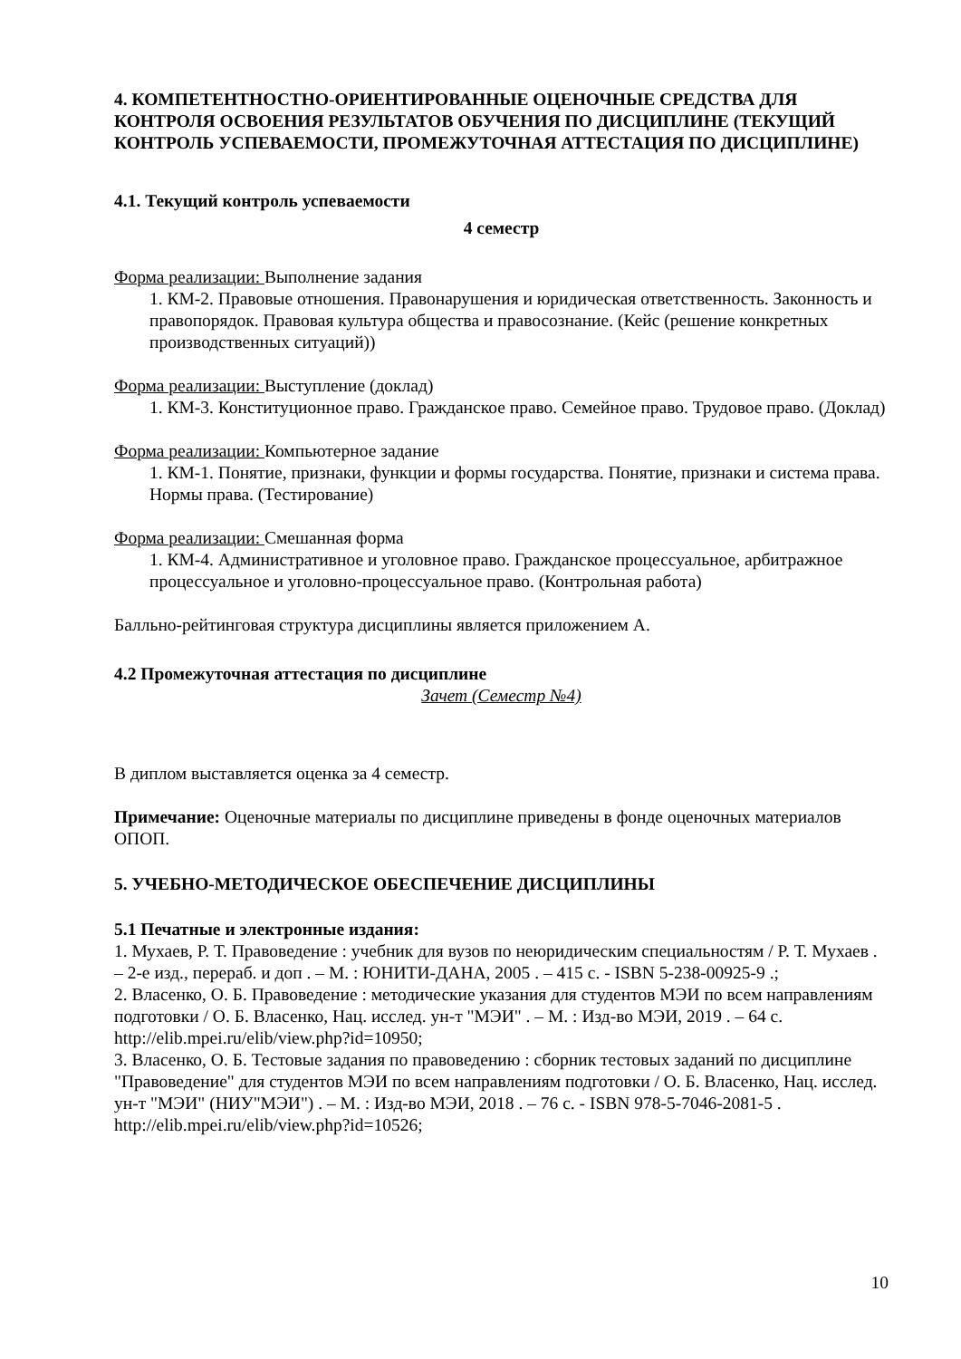4. КОМПЕТЕНТНОСТНО-ОРИЕНТИРОВАННЫЕ ОЦЕНОЧНЫЕ СРЕДСТВА ДЛЯ КОНТРОЛЯ ОСВОЕНИЯ РЕЗУЛЬТАТОВ ОБУЧЕНИЯ ПО ДИСЦИПЛИНЕ (ТЕКУЩИЙ КОНТРОЛЬ УСПЕВАЕМОСТИ, ПРОМЕЖУТОЧНАЯ АТТЕСТАЦИЯ ПО ДИСЦИПЛИНЕ)
4.1. Текущий контроль успеваемости
4 семестр
Форма реализации: Выполнение задания
1. КМ-2. Правовые отношения. Правонарушения и юридическая ответственность. Законность и правопорядок. Правовая культура общества и правосознание. (Кейс (решение конкретных производственных ситуаций))
Форма реализации: Выступление (доклад)
1. КМ-3. Конституционное право. Гражданское право. Семейное право. Трудовое право. (Доклад)
Форма реализации: Компьютерное задание
1. КМ-1. Понятие, признаки, функции и формы государства. Понятие, признаки и система права. Нормы права. (Тестирование)
Форма реализации: Смешанная форма
1. КМ-4. Административное и уголовное право. Гражданское процессуальное, арбитражное процессуальное и уголовно-процессуальное право. (Контрольная работа)
Балльно-рейтинговая структура дисциплины является приложением А.
4.2 Промежуточная аттестация по дисциплине
Зачет (Семестр №4)
В диплом выставляется оценка за 4 семестр.
Примечание: Оценочные материалы по дисциплине приведены в фонде оценочных материалов ОПОП.
5. УЧЕБНО-МЕТОДИЧЕСКОЕ ОБЕСПЕЧЕНИЕ ДИСЦИПЛИНЫ
5.1 Печатные и электронные издания:
1. Мухаев, Р. Т. Правоведение : учебник для вузов по неюридическим специальностям / Р. Т. Мухаев . – 2-е изд., перераб. и доп . – М. : ЮНИТИ-ДАНА, 2005 . – 415 с. - ISBN 5-238-00925-9 .;
2. Власенко, О. Б. Правоведение : методические указания для студентов МЭИ по всем направлениям подготовки / О. Б. Власенко, Нац. исслед. ун-т "МЭИ" . – М. : Изд-во МЭИ, 2019 . – 64 с.
http://elib.mpei.ru/elib/view.php?id=10950;
3. Власенко, О. Б. Тестовые задания по правоведению : сборник тестовых заданий по дисциплине "Правоведение" для студентов МЭИ по всем направлениям подготовки / О. Б. Власенко, Нац. исслед. ун-т "МЭИ" (НИУ"МЭИ") . – М. : Изд-во МЭИ, 2018 . – 76 с. - ISBN 978-5-7046-2081-5 .
http://elib.mpei.ru/elib/view.php?id=10526;
10